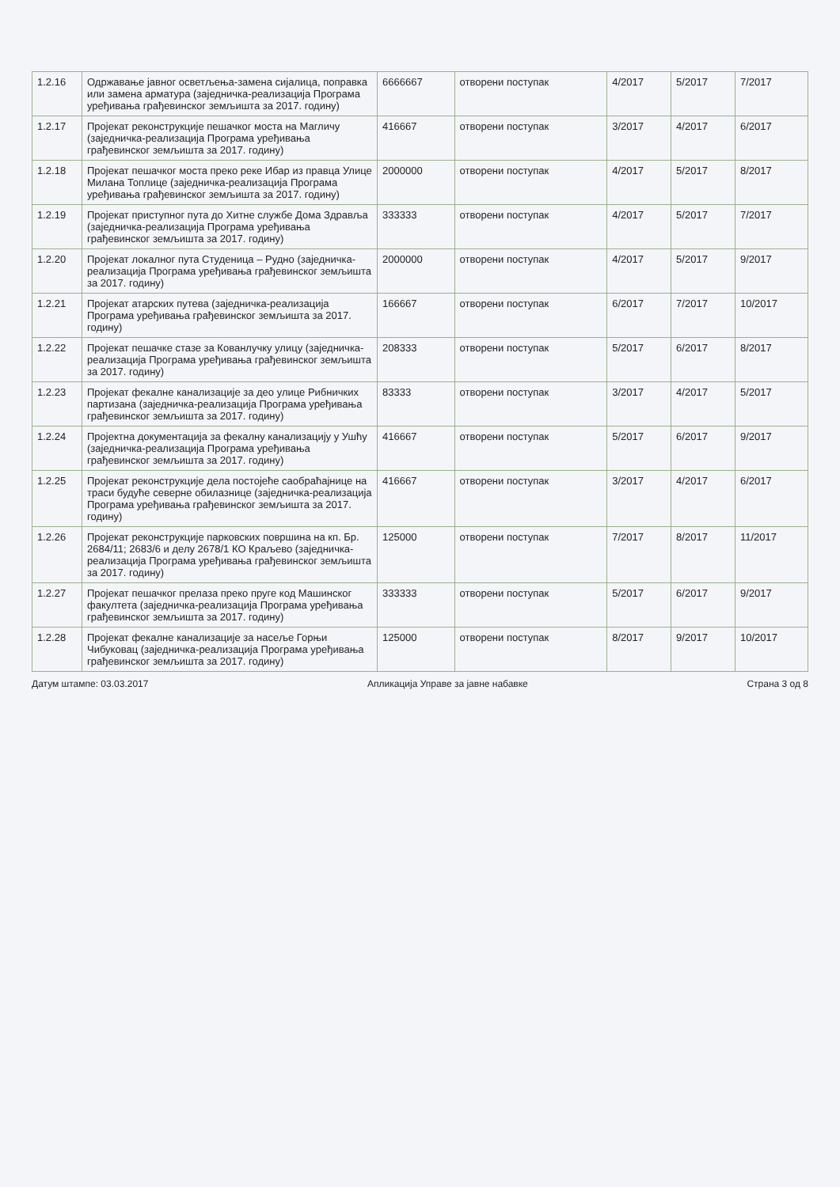| 1.2.16 | Одржавање јавног осветљења-замена сијалица, поправка или замена арматура (заједничка-реализација Програма уређивања грађевинског земљишта за 2017. годину) | 6666667 | отворени поступак | 4/2017 | 5/2017 | 7/2017 |
| 1.2.17 | Пројекат реконструкције пешачког моста на Магличу (заједничка-реализација Програма уређивања грађевинског земљишта за 2017. годину) | 416667 | отворени поступак | 3/2017 | 4/2017 | 6/2017 |
| 1.2.18 | Пројекат пешачког моста преко реке Ибар из правца Улице Милана Топлице (заједничка-реализација Програма уређивања грађевинског земљишта за 2017. годину) | 2000000 | отворени поступак | 4/2017 | 5/2017 | 8/2017 |
| 1.2.19 | Пројекат приступног пута до Хитне службе Дома Здравља (заједничка-реализација Програма уређивања грађевинског земљишта за 2017. годину) | 333333 | отворени поступак | 4/2017 | 5/2017 | 7/2017 |
| 1.2.20 | Пројекат локалног пута Студеница – Рудно (заједничка-реализација Програма уређивања грађевинског земљишта за 2017. годину) | 2000000 | отворени поступак | 4/2017 | 5/2017 | 9/2017 |
| 1.2.21 | Пројекат атарских путева (заједничка-реализација Програма уређивања грађевинског земљишта за 2017. годину) | 166667 | отворени поступак | 6/2017 | 7/2017 | 10/2017 |
| 1.2.22 | Пројекат пешачке стазе за Кованлучку улицу (заједничка-реализација Програма уређивања грађевинског земљишта за 2017. годину) | 208333 | отворени поступак | 5/2017 | 6/2017 | 8/2017 |
| 1.2.23 | Пројекат фекалне канализације за део улице Рибничких партизана (заједничка-реализација Програма уређивања грађевинског земљишта за 2017. годину) | 83333 | отворени поступак | 3/2017 | 4/2017 | 5/2017 |
| 1.2.24 | Пројектна документација за фекалну канализацију у Ушћу (заједничка-реализација Програма уређивања грађевинског земљишта за 2017. годину) | 416667 | отворени поступак | 5/2017 | 6/2017 | 9/2017 |
| 1.2.25 | Пројекат реконструкције дела постојеће саобраћајнице на траси будуће северне обилазнице (заједничка-реализација Програма уређивања грађевинског земљишта за 2017. годину) | 416667 | отворени поступак | 3/2017 | 4/2017 | 6/2017 |
| 1.2.26 | Пројекат реконструкције парковских површина на кп. Бр. 2684/11; 2683/6 и делу 2678/1 КО Краљево (заједничка-реализација Програма уређивања грађевинског земљишта за 2017. годину) | 125000 | отворени поступак | 7/2017 | 8/2017 | 11/2017 |
| 1.2.27 | Пројекат пешачког прелаза преко пруге код Машинског факултета (заједничка-реализација Програма уређивања грађевинског земљишта за 2017. годину) | 333333 | отворени поступак | 5/2017 | 6/2017 | 9/2017 |
| 1.2.28 | Пројекат фекалне канализације за насеље Горњи Чибуковац (заједничка-реализација Програма уређивања грађевинског земљишта за 2017. годину) | 125000 | отворени поступак | 8/2017 | 9/2017 | 10/2017 |
Датум штампе: 03.03.2017 Апликација Управе за јавне набавке Страна 3 од 8